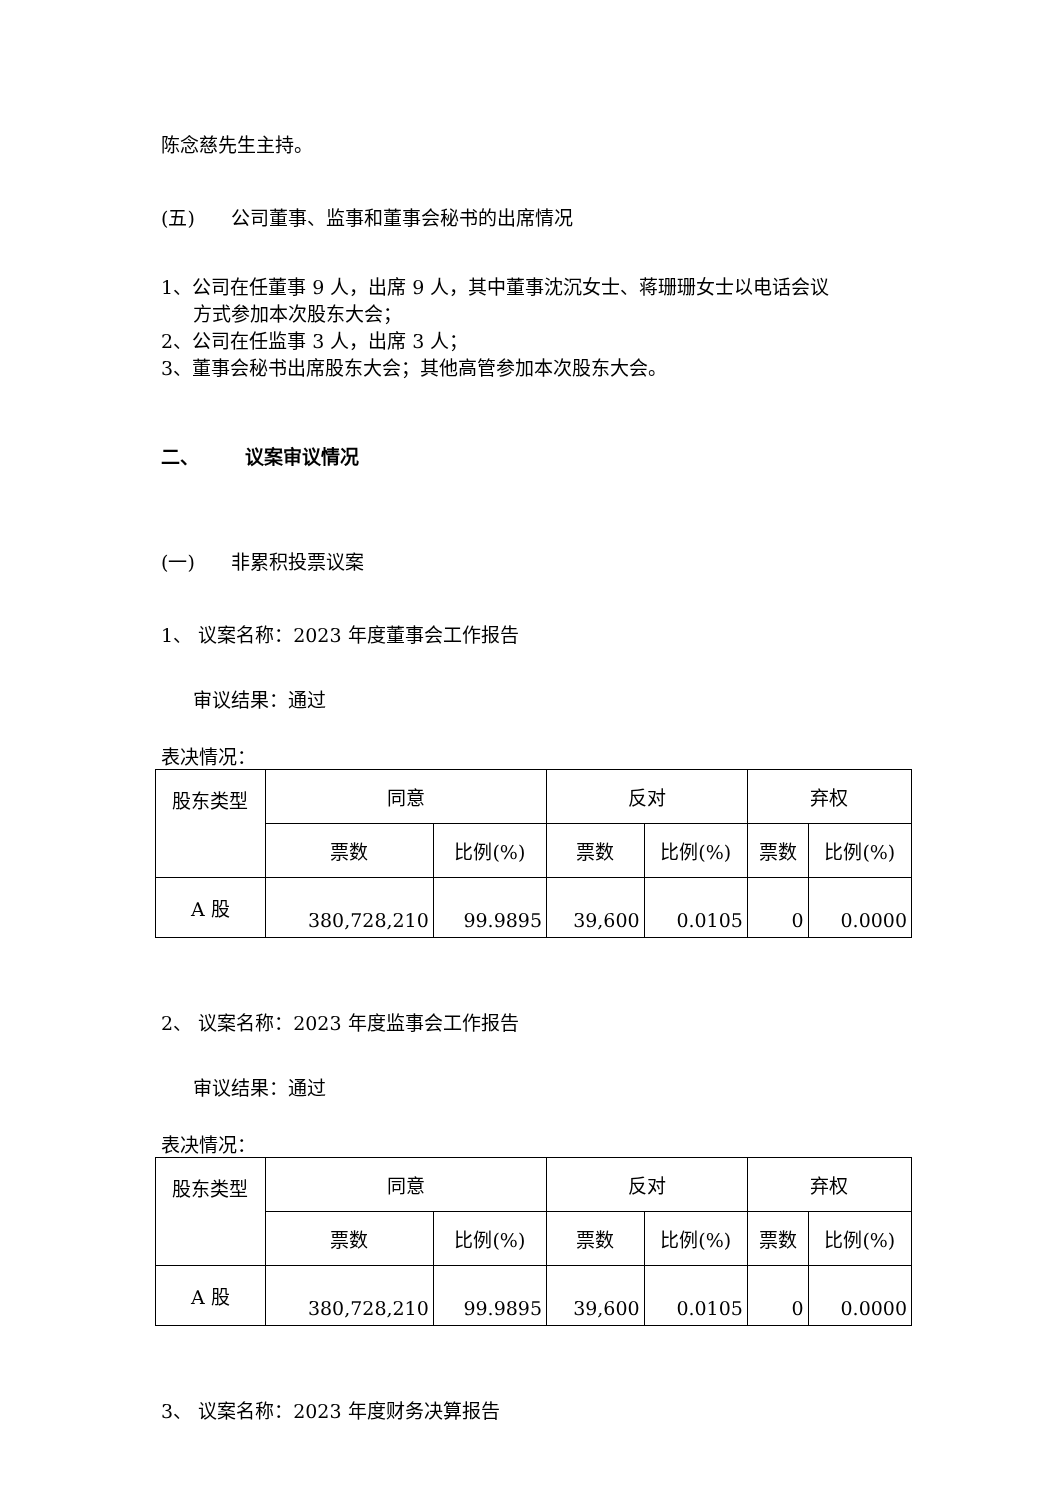陈念慈先生主持。
(五) 公司董事、监事和董事会秘书的出席情况
1、公司在任董事 9 人，出席 9 人，其中董事沈沉女士、蒋珊珊女士以电话会议
方式参加本次股东大会；
2、公司在任监事 3 人，出席 3 人；
3、董事会秘书出席股东大会；其他高管参加本次股东大会。
二、 议案审议情况
(一) 非累积投票议案
1、 议案名称：2023 年度董事会工作报告
审议结果：通过
表决情况：
| 股东类型 | 同意 | | 反对 | | 弃权 | |
| | 票数 | 比例(%) | 票数 | 比例(%) | 票数 | 比例(%) |
| A 股 | 380,728,210 | 99.9895 | 39,600 | 0.0105 | 0 | 0.0000 |
2、 议案名称：2023 年度监事会工作报告
审议结果：通过
表决情况：
| 股东类型 | 同意 | | 反对 | | 弃权 | |
| | 票数 | 比例(%) | 票数 | 比例(%) | 票数 | 比例(%) |
| A 股 | 380,728,210 | 99.9895 | 39,600 | 0.0105 | 0 | 0.0000 |
3、 议案名称：2023 年度财务决算报告